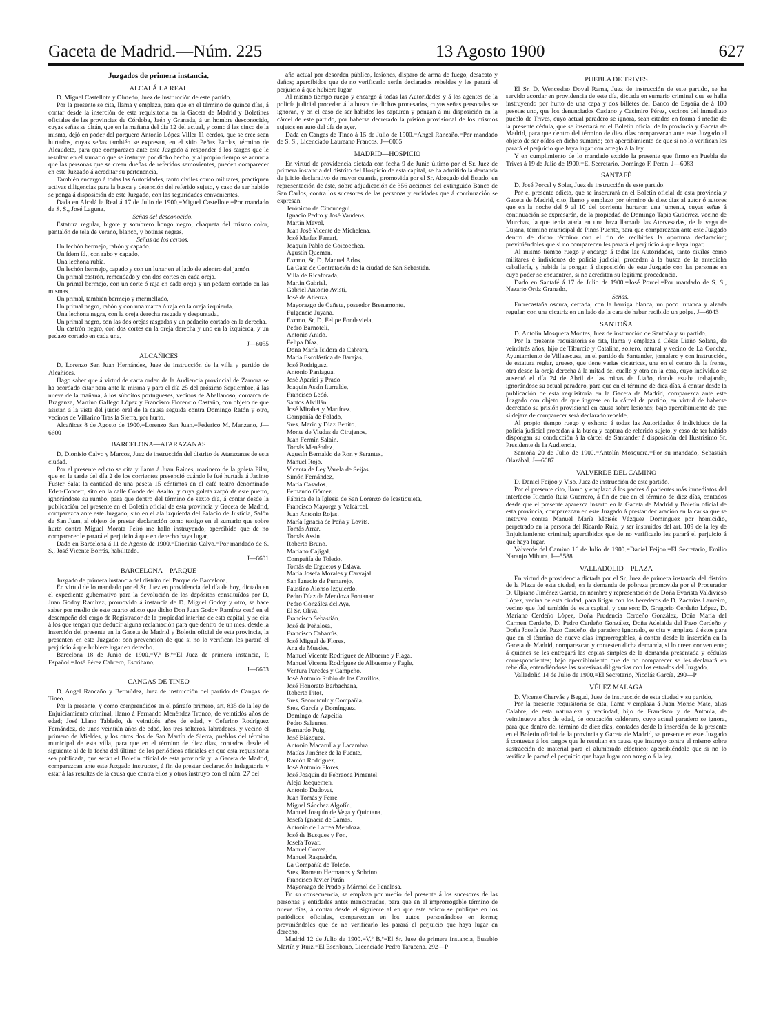Gaceta de Madrid.—Núm. 225 13 Agosto 1900 627
Juzgados de primera instancia.
ALCALÁ LA REAL
D. Miguel Castellote y Olmedo, Juez de instrucción de este partido.
Por la presente se cita, llama y emplaza, para que en el término de quince días, á contar desde la inserción de esta requisitoria en la Gaceta de Madrid y Boletines oficiales de las provincias de Córdoba, Jaén y Granada, á un hombre desconocido, cuyas señas se dirán, que en la mañana del día 12 del actual, y como á las cinco de la misma, dejó en poder del porquero Antonio López Viller 11 cerdos, que se cree sean hurtados, cuyas señas también se expresan, en el sitio Peñas Pardas, término de Alcaudete, para que comparezca ante este Juzgado á responder á los cargos que le resultan en el sumario que se instruye por dicho hecho; y al propio tiempo se anuncia que las personas que se crean dueñas de referidos semovientes, pueden comparecer en este Juzgado á acreditar su pertenencia.
También encargo á todas las Autoridades, tanto civiles como militares, practiquen activas diligencias para la busca y detención del referido sujeto, y caso de ser habido se ponga á disposición de este Juzgado, con las seguridades convenientes.
Dada en Alcalá la Real á 17 de Julio de 1900.=Miguel Castellote.=Por mandado de S. S., José Laguna.
Señas del desconocido.
Estatura regular, bigote y sombrero hongo negro, chaqueta del mismo color, pantalón de tela de verano, blanco, y botinas negras.
Señas de los cerdos.
Un lechón bermejo, rabón y capado.
Un ídem íd., con rabo y capado.
Una lechona rubia.
Un lechón bermejo, capado y con un lunar en el lado de adentro del jamón.
Un primal castrón, remendado y con dos cortes en cada oreja.
Un primal bermejo, con un corte ó raja en cada oreja y un pedazo cortado en las mismas.
Un primal, también bermejo y mermellado.
Un primal negro, rabón y con una marca ó raja en la oreja izquierda.
Una lechona negra, con la oreja derecha rasgada y despuntada.
Un primal negro, con las dos orejas rasgadas y un pedacito cortado en la derecha.
Un castrón negro, con dos cortes en la oreja derecha y uno en la izquierda, y un pedazo cortado en cada una.
J—6055
ALCAÑICES
D. Lorenzo San Juan Hernández, Juez de instrucción de la villa y partido de Alcañices.
Hago saber que á virtud de carta orden de la Audiencia provincial de Zamora se ha acordado citar para ante la misma y para el día 25 del próximo Septiembre, á las nueve de la mañana, á los súbditos portugueses, vecinos de Abellanoso, comarca de Braganza, Martino Gallego López y Francisco Florencio Castaño, con objeto de que asistan á la vista del juicio oral de la causa seguida contra Domingo Ratón y otro, vecinos de Villarino Tras la Sierra, por hurto.
Alcañices 8 de Agosto de 1900.=Lorenzo San Juan.=Federico M. Manzano. J—6600
BARCELONA—ATARAZANAS
D. Dionisio Calvo y Marcos, Juez de instrucción del distrito de Atarazanas de esta ciudad.
Por el presente edicto se cita y llama á Juan Raines, marinero de la goleta Pilar, que en la tarde del día 2 de los corrientes presenció cuándo le fué hurtada á Jacinto Fuster Salat la cantidad de una peseta 15 céntimos en el café teatro denominado Eden-Concert, sito en la calle Conde del Asalto, y cuya goleta zarpó de este puerto, ignorándose su rumbo, para que dentro del término de sexto día, á contar desde la publicación del presente en el Boletín oficial de esta provincia y Gaceta de Madrid, comparezca ante este Juzgado, sito en el ala izquierda del Palacio de Justicia, Salón de San Juan, al objeto de prestar declaración como testigo en el sumario que sobre hurto contra Miguel Morata Peiró me hallo instruyendo; apercibido que de no comparecer le parará el perjuicio á que en derecho haya lugar.
Dado en Barcelona á 11 de Agosto de 1900.=Dionisio Calvo.=Por mandado de S. S., José Vicente Borrás, habilitado.
J—6601
BARCELONA—PARQUE
Juzgado de primera instancia del distrito del Parque de Barcelona.
En virtud de lo mandado por el Sr. Juez en providencia del día de hoy, dictada en el expediente gubernativo para la devolución de los depósitos constituídos por D. Juan Godoy Ramírez, promovido á instancia de D. Miguel Godoy y otro, se hace saber por medio de este cuarto edicto que dicho Don Juan Godoy Ramírez cesó en el desempeño del cargo de Registrador de la propiedad interino de esta capital, y se cita á los que tengan que deducir alguna reclamación para que dentro de un mes, desde la inserción del presente en la Gaceta de Madrid y Boletín oficial de esta provincia, la presenten en este Juzgado; con prevención de que si no lo verifican les parará el perjuicio á que hubiere lugar en derecho.
Barcelona 18 de Junio de 1900.=V.º B.º=El Juez de primera instancia, P. Español.=José Pérez Cabrero, Escribano.
J—6603
CANGAS DE TINEO
D. Angel Rancaño y Bermúdez, Juez de instrucción del partido de Cangas de Tineo.
Por la presente, y como comprendidos en el párrafo primero, art. 835 de la ley de Enjuiciamiento criminal, llamo á Fernando Menéndez Tronco, de veintidós años de edad; José Llano Tablado, de veintidós años de edad, y Ceferino Rodríguez Fernández, de unos veintiún años de edad, los tres solteros, labradores, y vecino el primero de Mieldes, y los otros dos de San Martín de Sierra, pueblos del término municipal de esta villa, para que en el término de diez días, contados desde el siguiente al de la fecha del último de los periódicos oficiales en que esta requisitoria sea publicada, que serán el Boletín oficial de esta provincia y la Gaceta de Madrid, comparezcan ante este Juzgado instructor, á fin de prestar declaración indagatoria y estar á las resultas de la causa que contra ellos y otros instruyo con el núm. 27 del
año actual por desorden público, lesiones, disparo de arma de fuego, desacato y daños; apercibidos que de no verificarlo serán declarados rebeldes y les parará el perjuicio á que hubiere lugar.
Al mismo tiempo ruego y encargo á todas las Autoridades y á los agentes de la policía judicial procedan á la busca de dichos procesados, cuyas señas personales se ignoran, y en el caso de ser habidos los capturen y pongan á mi disposición en la cárcel de este partido, por haberse decretado la prisión provisional de los mismos sujetos en auto del día de ayer.
Dada en Cangas de Tineo á 15 de Julio de 1900.=Angel Rancaño.=Por mandado de S. S., Licenciado Laureano Francos. J—6065
MADRID—HOSPICIO
En virtud de providencia dictada con fecha 9 de Junio último por el Sr. Juez de primera instancia del distrito del Hospicio de esta capital, se ha admitido la demanda de juicio declarativo de mayor cuantía, promovida por el Sr. Abogado del Estado, en representación de éste, sobre adjudicación de 356 acciones del extinguido Banco de San Carlos, contra los sucesores de las personas y entidades que á continuación se expresan:
Jerónimo de Cincunegui.
Ignacio Pedro y José Vaudens.
Martín Mayol.
Juan José Vicente de Michelena.
José Matías Ferrari.
Joaquín Pablo de Goicoechea.
Agustín Queman.
Excmo. Sr. D. Manuel Arlos.
La Casa de Contratación de la ciudad de San Sebastián.
Villa de Ricaforada.
Martín Gabriel.
Gabriel Antonio Avisti.
José de Atienza.
Mayorazgo de Cañete, poseedor Brenamonte.
Fulgencio Juyana.
Excmo. Sr. D. Felipe Fondeviela.
Pedro Barnoteli.
Antonio Anido.
Felipa Díaz.
Doña María Isidora de Cabrera.
María Escolástica de Barajas.
José Rodríguez.
Antonio Paniagua.
José Aparici y Prado.
Joaquín Assín Iturralde.
Francisco Ledó.
Santos Alvillán.
José Mirabet y Martínez.
Compañía de Folado.
Sres. Marín y Díaz Benito.
Monte de Viudas de Cirujanos.
Juan Fermín Salain.
Tomás Menéndez.
Agustín Bernaldo de Ron y Serantes.
Manuel Rojo.
Vicenta de Ley Varela de Seijas.
Simón Fernández.
María Casados.
Fernando Gómez.
Fábrica de la Iglesia de San Lorenzo de Icastiquieta.
Francisco Mayorga y Valcárcel.
Juan Antonio Rojas.
María Ignacia de Peña y Lovits.
Tomás Arrar.
Tomás Assin.
Roberto Bruno.
Mariano Cajigal.
Compañía de Toledo.
Tomás de Erguetos y Eslava.
María Josefa Morales y Carvajal.
San Ignacio de Pumarejo.
Faustino Alonso Izquierdo.
Pedro Díaz de Mendoza Fontanar.
Pedro González del Aya.
El Sr. Oliva.
Francisco Sebastián.
José de Peñalosa.
Francisco Cabarrús.
José Miguel de Flores.
Ana de Muedes.
Manuel Vicente Rodríguez de Albuerne y Flaga.
Manuel Vicente Rodríguez de Albuerme y Fagle.
Ventura Paredes y Campeño.
José Antonio Rubio de los Carrillos.
José Honorato Barbachana.
Roberto Pitot.
Sres. Secoutculr y Compañía.
Sres. García y Domínguez.
Domingo de Azpeitia.
Pedro Salaunes.
Bernardo Puig.
José Blázquez.
Antonio Macarulla y Lacambra.
Matías Jiménez de la Fuente.
Ramón Rodríguez.
José Antonio Flores.
José Joaquín de Febraoca Pimentel.
Alejo Jaequemen.
Antonio Dudovat.
Juan Tomás y Ferre.
Miguel Sánchez Algofín.
Manuel Joaquín de Vega y Quintana.
Josefa Ignacia de Lamas.
Antonio de Larrea Mendoza.
José de Busques y Fon.
Josefa Tovar.
Manuel Correa.
Manuel Raspadrón.
La Compañía de Toledo.
Sres. Romero Hermanos y Sobrino.
Francisco Javier Pirán.
Mayorazgo de Prado y Mármol de Peñalosa.
En su consecuencia, se emplaza por medio del presente á los sucesores de las personas y entidades antes mencionadas, para que en el improrrogable término de nueve días, á contar desde el siguiente al en que este edicto se publique en los periódicos oficiales, comparezcan en los autos, personándose en forma; previniéndoles que de no verificarlo les parará el perjuicio que haya lugar en derecho.
Madrid 12 de Julio de 1900.=V.º B.º=El Sr. Juez de primera instancia, Eusebio Martín y Ruiz.=El Escribano, Licenciado Pedro Taracena. 292—P
PUEBLA DE TRIVES
El Sr. D. Wenceslao Doval Rama, Juez de instrucción de este partido, se ha servido acordar en providencia de este día, dictada en sumario criminal que se halla instruyendo por hurto de una capa y dos billetes del Banco de España de á 100 pesetas uno, que los denunciados Casiano y Casimiro Pérez, vecinos del inmediato pueblo de Trives, cuyo actual paradero se ignora, sean citados en forma á medio de la presente cédula, que se insertará en el Boletín oficial de la provincia y Gaceta de Madrid, para que dentro del término de diez días comparezcan ante este Juzgado al objeto de ser oídos en dicho sumario; con apercibimiento de que si no lo verifican les parará el perjuicio que haya lugar con arreglo á la ley.
Y en cumplimiento de lo mandado expido la presente que firmo en Puebla de Trives á 19 de Julio de 1900.=El Secretario, Domingo F. Peran. J—6083
SANTAFÉ
D. José Porcel y Soler, Juez de instrucción de este partido.
Por el presente edicto, que se inserurará en el Boletín oficial de esta provincia y Gaceta de Madrid, cito, llamo y emplazo por término de diez días al autor ó autores que en la noche del 9 al 10 del corriente hurtaron una jumenta, cuyas señas á continuación se expresarán, de la propiedad de Domingo Tapia Gutiérrez, vecino de Murchas, la que tenía atada en una haza llamada las Atravesadas, de la vega de Lujana, término municipal de Pinos Puente, para que comparezcan ante este Juzgado dentro de dicho término con el fin de recibirles la oportuna declaración; previniéndoles que si no comparecen les parará el perjuicio á que haya lugar.
Al mismo tiempo ruego y encargo á todas las Autoridades, tanto civiles como militares é individuos de policía judicial, procedan á la busca de la antedicha caballería, y habida la pongan á disposición de este Juzgado con las personas en cuyo poder se encuentren, si no acreditan su legítima procedencia.
Dado en Santafé á 17 de Julio de 1900.=José Porcel.=Por mandado de S. S., Nazario Ortiz Granado.
Señas.
Entrecastaña oscura, cerrada, con la barriga blanca, un poco lunanca y alzada regular, con una cicatriz en un lado de la cara de haber recibido un golpe. J—6043
SANTOÑA
D. Antolín Mosquera Montes, Juez de instrucción de Santoña y su partido.
Por la presente requisitoria se cita, llama y emplaza á César Liaño Solana, de veintitrés años, hijo de Tiburcio y Catalina, soltero, natural y vecino de La Concha, Ayuntamiento de Villaescusa, en el partido de Santander, jornalero y con instrucción, de estatura reglar, grueso, que tiene varias cicatrices, una en el centro de la frente, otra desde la oreja derecha á la mitad del cuello y otra en la cara, cuyo individuo se ausentó el día 24 de Abril de las minas de Liaño, donde estaba trabajando, ignorándose su actual paradero, para que en el término de diez días, á contar desde la publicación de esta requisitoria en la Gaceta de Madrid, comparezca ante este Juzgado con objeto de que ingrese en la cárcel de partido, en virtud de haberse decretado su prisión provisional en causa sobre lesiones; bajo apercibimiento de que si dejare de comparecer será declarado rebelde.
Al propio tiempo ruego y exhorto á todas las Autoridades é individuos de la policía judicial procedan á la busca y captura de referido sujeto, y caso de ser habido dispongan su conducción á la cárcel de Santander á disposición del Ilustrísimo Sr. Presidente de la Audiencia.
Santoña 20 de Julio de 1900.=Antolín Mosquera.=Por su mandado, Sebastián Olazábal. J—6087
VALVERDE DEL CAMINO
D. Daniel Feijoo y Viso, Juez de instrucción de este partido.
Por el presente cito, llamo y emplazo á los padres ó parientes más inmediatos del interfecto Ricardo Ruiz Guerrero, á fin de que en el término de diez días, contados desde que el presente aparezca inserto en la Gaceta de Madrid y Boletín oficial de esta provincia, comparezcan en este Juzgado á prestar declaración en la causa que se instruye contra Manuel María Moisés Vázquez Domínguez por homicidio, perpetrado en la persona del Ricardo Ruiz, y ser instruídos del art. 109 de la ley de Enjuiciamiento criminal; apercibidos que de no verificarlo les parará el perjuicio á que haya lugar.
Valverde del Camino 16 de Julio de 1900.=Daniel Feijoo.=El Secretario, Emilio Naranjo Mihura. J—5588
VALLADOLID—PLAZA
En virtud de providencia dictada por el Sr. Juez de primera instancia del distrito de la Plaza de esta ciudad, en la demanda de pobreza promovida por el Procurador D. Ulpiano Jiménez García, en nombre y representación de Doña Evarista Valdivieso López, vecina de esta ciudad, para litigar con los herederos de D. Zacarías Laureiro, vecino que fué también de esta capital, y que son: D. Gregorio Cerdeño López, D. Mariano Cerdeño López, Doña Prudencia Cerdeño González, Doña María del Carmen Cerdeño, D. Pedro Cerdeño González, Doña Adelaida del Pazo Cerdeño y Doña Josefa del Pazo Cerdeño, de paradero ignorado, se cita y emplaza á éstos para que en el término de nueve días improrrogables, á contar desde la inserción en la Gaceta de Madrid, comparezcan y contesten dicha demanda, si lo creen conveniente; á quienes se les entregará las copias simples de la demanda presentada y cédulas correspondientes; bajo apercibimiento que de no comparecer se les declarará en rebeldía, entendiéndose las sucesivas diligencias con los estrados del Juzgado.
Valladolid 14 de Julio de 1900.=El Secretario, Nicolás García. 290—P
VÉLEZ MALAGA
D. Vicente Chervás y Begud, Juez de instrucción de esta ciudad y su partido.
Por la presente requisitoria se cita, llama y emplaza á Juan Monse Mate, alias Calabre, de esta naturaleza y vecindad, hijo de Francisco y de Antonia, de veintinueve años de edad, de ocupación calderero, cuyo actual paradero se ignora, para que dentro del término de diez días, contados desde la inserción de la presente en el Boletín oficial de la provincia y Gaceta de Madrid, se presente en este Juzgado á contestar á los cargos que le resultan en causa que instruyo contra el mismo sobre sustracción de material para el alumbrado eléctrico; apercibiéndole que si no lo verifica le parará el perjuicio que haya lugar con arreglo á la ley.